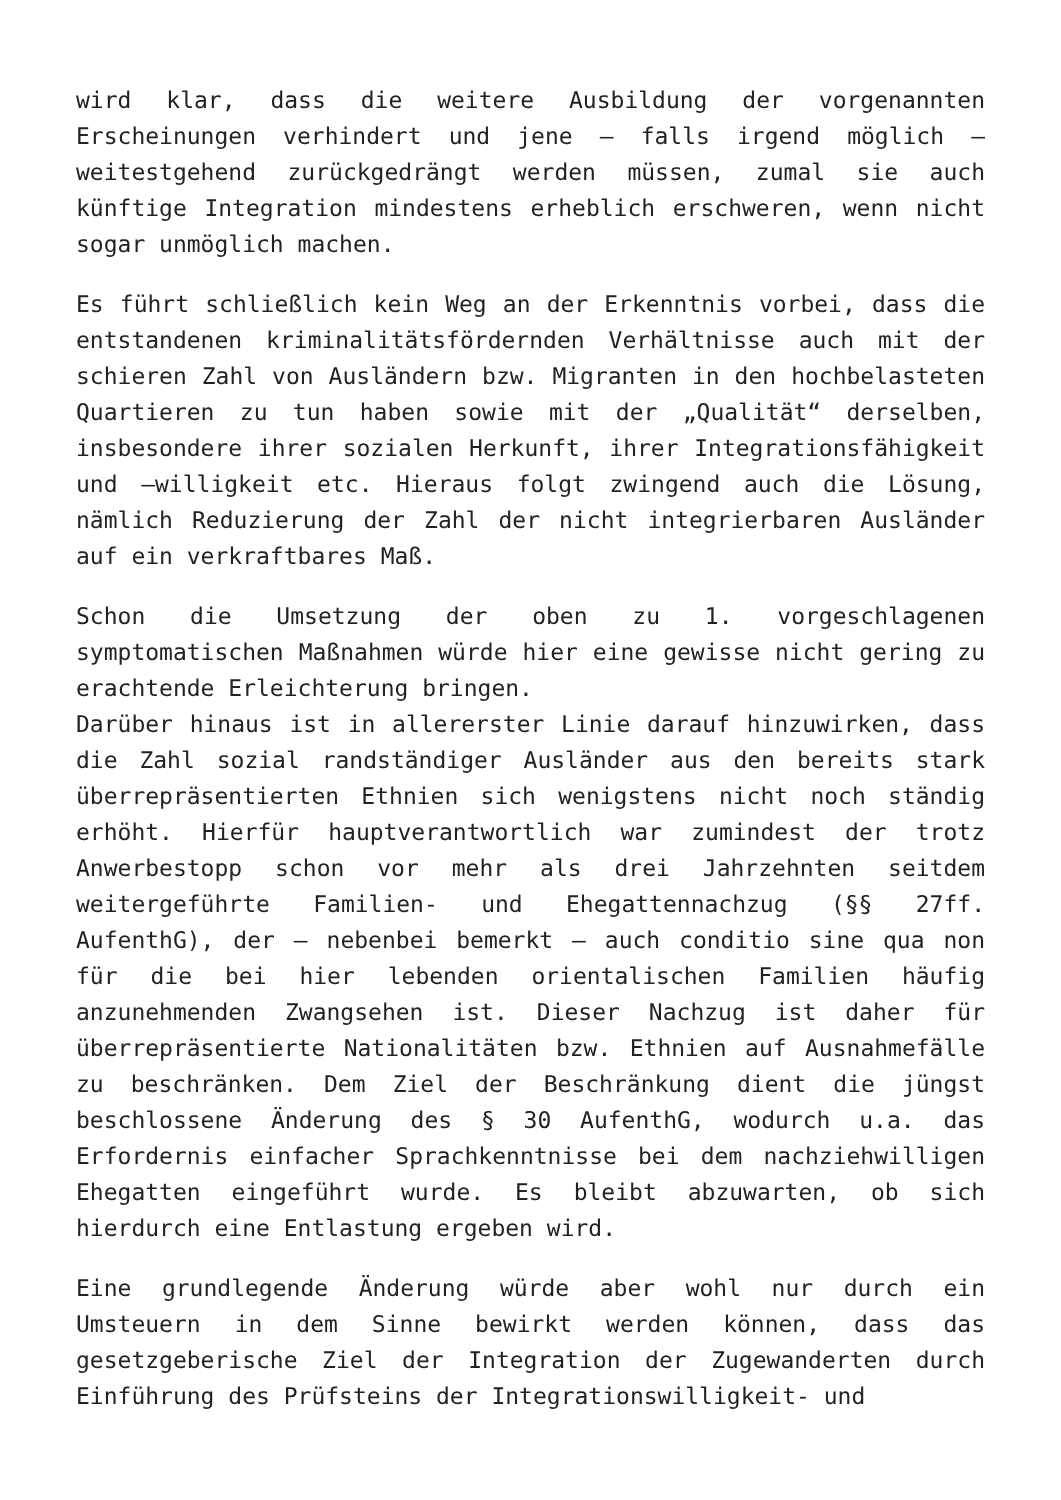wird klar, dass die weitere Ausbildung der vorgenannten Erscheinungen verhindert und jene – falls irgend möglich – weitestgehend zurückgedrängt werden müssen, zumal sie auch künftige Integration mindestens erheblich erschweren, wenn nicht sogar unmöglich machen.
Es führt schließlich kein Weg an der Erkenntnis vorbei, dass die entstandenen kriminalitätsfördernden Verhältnisse auch mit der schieren Zahl von Ausländern bzw. Migranten in den hochbelasteten Quartieren zu tun haben sowie mit der „Qualität“ derselben, insbesondere ihrer sozialen Herkunft, ihrer Integrationsfähigkeit und –willigkeit etc. Hieraus folgt zwingend auch die Lösung, nämlich Reduzierung der Zahl der nicht integrierbaren Ausländer auf ein verkraftbares Maß.
Schon die Umsetzung der oben zu 1. vorgeschlagenen symptomatischen Maßnahmen würde hier eine gewisse nicht gering zu erachtende Erleichterung bringen.
Darüber hinaus ist in allererster Linie darauf hinzuwirken, dass die Zahl sozial randständiger Ausländer aus den bereits stark überrepräsentierten Ethnien sich wenigstens nicht noch ständig erhöht. Hierfür hauptverantwortlich war zumindest der trotz Anwerbestopp schon vor mehr als drei Jahrzehnten seitdem weitergeführte Familien- und Ehegattennachzug (§§ 27ff. AufenthG), der – nebenbei bemerkt – auch conditio sine qua non für die bei hier lebenden orientalischen Familien häufig anzunehmenden Zwangsehen ist. Dieser Nachzug ist daher für überrepräsentierte Nationalitäten bzw. Ethnien auf Ausnahmefälle zu beschränken. Dem Ziel der Beschränkung dient die jüngst beschlossene Änderung des § 30 AufenthG, wodurch u.a. das Erfordernis einfacher Sprachkenntnisse bei dem nachziehwilligen Ehegatten eingeführt wurde. Es bleibt abzuwarten, ob sich hierdurch eine Entlastung ergeben wird.
Eine grundlegende Änderung würde aber wohl nur durch ein Umsteuern in dem Sinne bewirkt werden können, dass das gesetzgeberische Ziel der Integration der Zugewanderten durch Einführung des Prüfsteins der Integrationswilligkeit- und